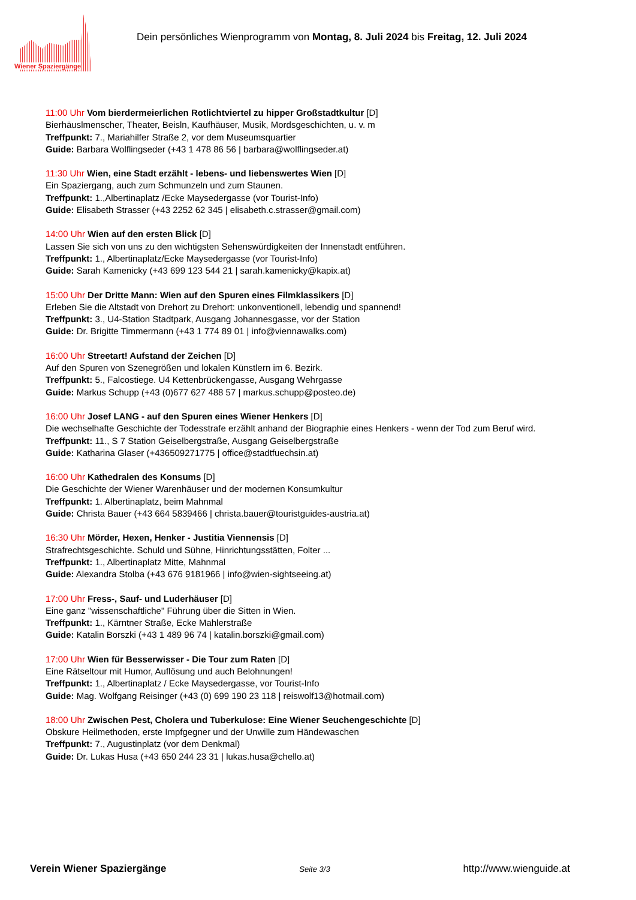Wiener Spaziergänge
Dein persönliches Wienprogramm von Montag, 8. Juli 2024 bis Freitag, 12. Juli 2024
11:00 Uhr Vom bierdermeierlichen Rotlichtviertel zu hipper Großstadtkultur [D]
Bierhäuslmenscher, Theater, Beisln, Kaufhäuser, Musik, Mordsgeschichten, u. v. m
Treffpunkt: 7., Mariahilfer Straße 2, vor dem Museumsquartier
Guide: Barbara Wolflingseder (+43 1 478 86 56 | barbara@wolflingseder.at)
11:30 Uhr Wien, eine Stadt erzählt - lebens- und liebenswertes Wien [D]
Ein Spaziergang, auch zum Schmunzeln und zum Staunen.
Treffpunkt: 1.,Albertinaplatz /Ecke Maysedergasse (vor Tourist-Info)
Guide: Elisabeth Strasser (+43 2252 62 345 | elisabeth.c.strasser@gmail.com)
14:00 Uhr Wien auf den ersten Blick [D]
Lassen Sie sich von uns zu den wichtigsten Sehenswürdigkeiten der Innenstadt entführen.
Treffpunkt: 1., Albertinaplatz/Ecke Maysedergasse (vor Tourist-Info)
Guide: Sarah Kamenicky (+43 699 123 544 21 | sarah.kamenicky@kapix.at)
15:00 Uhr Der Dritte Mann: Wien auf den Spuren eines Filmklassikers [D]
Erleben Sie die Altstadt von Drehort zu Drehort: unkonventionell, lebendig und spannend!
Treffpunkt: 3., U4-Station Stadtpark, Ausgang Johannesgasse, vor der Station
Guide: Dr. Brigitte Timmermann (+43 1 774 89 01 | info@viennawalks.com)
16:00 Uhr Streetart! Aufstand der Zeichen [D]
Auf den Spuren von Szenegrößen und lokalen Künstlern im 6. Bezirk.
Treffpunkt: 5., Falcostiege. U4 Kettenbrückengasse, Ausgang Wehrgasse
Guide: Markus Schupp (+43 (0)677 627 488 57 | markus.schupp@posteo.de)
16:00 Uhr Josef LANG - auf den Spuren eines Wiener Henkers [D]
Die wechselhafte Geschichte der Todesstrafe erzählt anhand der Biographie eines Henkers - wenn der Tod zum Beruf wird.
Treffpunkt: 11., S 7 Station Geiselbergstraße, Ausgang Geiselbergstraße
Guide: Katharina Glaser (+436509271775 | office@stadtfuechsin.at)
16:00 Uhr Kathedralen des Konsums [D]
Die Geschichte der Wiener Warenhäuser und der modernen Konsumkultur
Treffpunkt: 1. Albertinaplatz, beim Mahnmal
Guide: Christa Bauer (+43 664 5839466 | christa.bauer@touristguides-austria.at)
16:30 Uhr Mörder, Hexen, Henker - Justitia Viennensis [D]
Strafrechtsgeschichte. Schuld und Sühne, Hinrichtungsstätten, Folter ...
Treffpunkt: 1., Albertinaplatz Mitte, Mahnmal
Guide: Alexandra Stolba (+43 676 9181966 | info@wien-sightseeing.at)
17:00 Uhr Fress-, Sauf- und Luderhäuser [D]
Eine ganz "wissenschaftliche" Führung über die Sitten in Wien.
Treffpunkt: 1., Kärntner Straße, Ecke Mahlerstraße
Guide: Katalin Borszki (+43 1 489 96 74 | katalin.borszki@gmail.com)
17:00 Uhr Wien für Besserwisser - Die Tour zum Raten [D]
Eine Rätseltour mit Humor, Auflösung und auch Belohnungen!
Treffpunkt: 1., Albertinaplatz / Ecke Maysedergasse, vor Tourist-Info
Guide: Mag. Wolfgang Reisinger (+43 (0) 699 190 23 118 | reiswolf13@hotmail.com)
18:00 Uhr Zwischen Pest, Cholera und Tuberkulose: Eine Wiener Seuchengeschichte [D]
Obskure Heilmethoden, erste Impfgegner und der Unwille zum Händewaschen
Treffpunkt: 7., Augustinplatz (vor dem Denkmal)
Guide: Dr. Lukas Husa (+43 650 244 23 31 | lukas.husa@chello.at)
Verein Wiener Spaziergänge Seite 3/3 http://www.wienguide.at